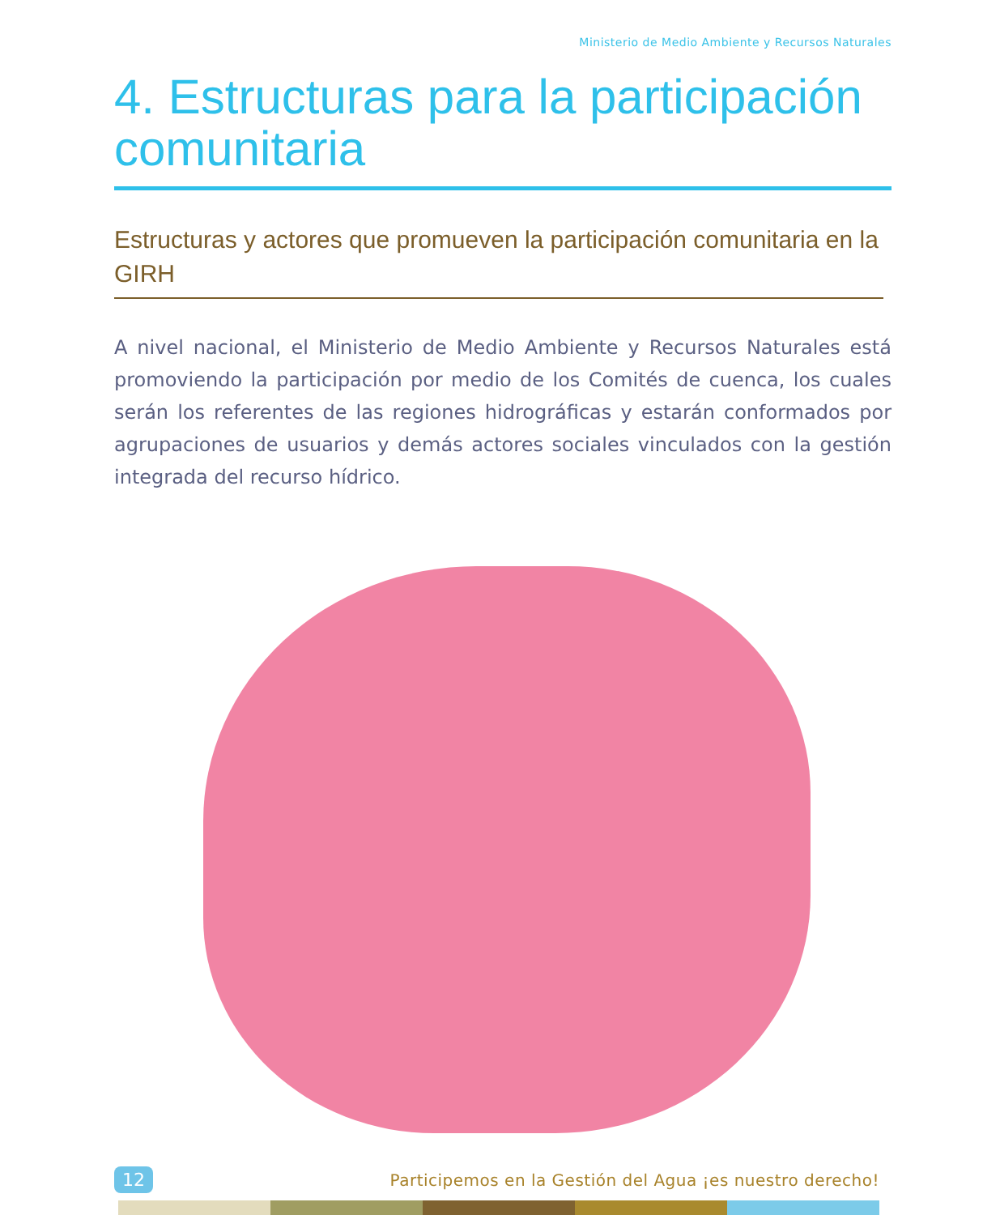Ministerio de Medio Ambiente y Recursos Naturales
4. Estructuras para la participación comunitaria
Estructuras y actores que promueven la participación comunitaria en la GIRH
A nivel nacional, el Ministerio de Medio Ambiente y Recursos Naturales está promoviendo la participación por medio de los Comités de cuenca, los cuales serán los referentes de las regiones hidrográficas y estarán conformados por agrupaciones de usuarios y demás actores sociales vinculados con la gestión integrada del recurso hídrico.
12 Participemos en la Gestión del Agua ¡es nuestro derecho!